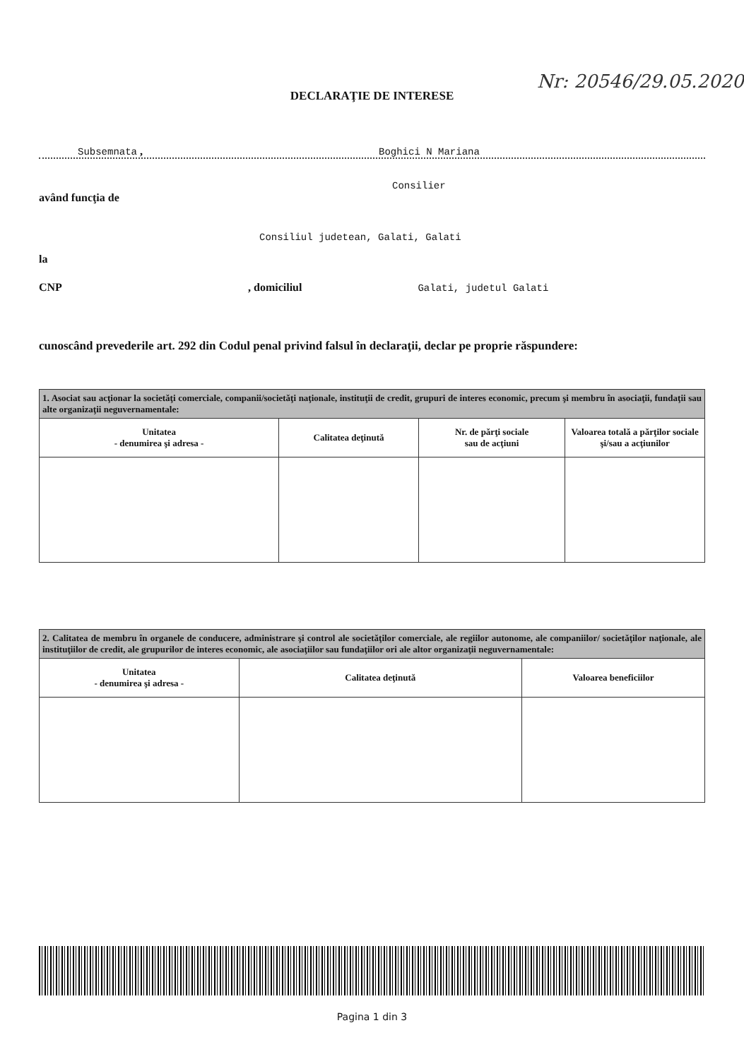DECLARAŢIE DE INTERESE
Nr: 20546/29.05.2020
Subsemnata , Boghici N Mariana
Consilier
având funcţia de
Consiliul judetean, Galati, Galati
la
CNP , domiciliul Galati, judetul Galati
cunoscând prevederile art. 292 din Codul penal privind falsul în declaraţii, declar pe proprie răspundere:
| 1. Asociat sau acţionar la societăţi comerciale, companii/societăţi naţionale, instituţii de credit, grupuri de interes economic, precum şi membru în asociaţii, fundaţii sau alte organizaţii neguvernamentale: | | | |
| --- | --- | --- | --- |
| Unitatea - denumirea şi adresa - | Calitatea deţinută | Nr. de părţi sociale sau de acţiuni | Valoarea totală a părţilor sociale şi/sau a acţiunilor |
| 2. Calitatea de membru în organele de conducere, administrare şi control ale societăţilor comerciale, ale regiilor autonome, ale companiilor/ societăţilor naţionale, ale instituţiilor de credit, ale grupurilor de interes economic, ale asociaţiilor sau fundaţiilor ori ale altor organizaţii neguvernamentale: | | |
| --- | --- | --- |
| Unitatea - denumirea şi adresa - | Calitatea deţinută | Valoarea beneficiilor |
Pagina 1 din 3